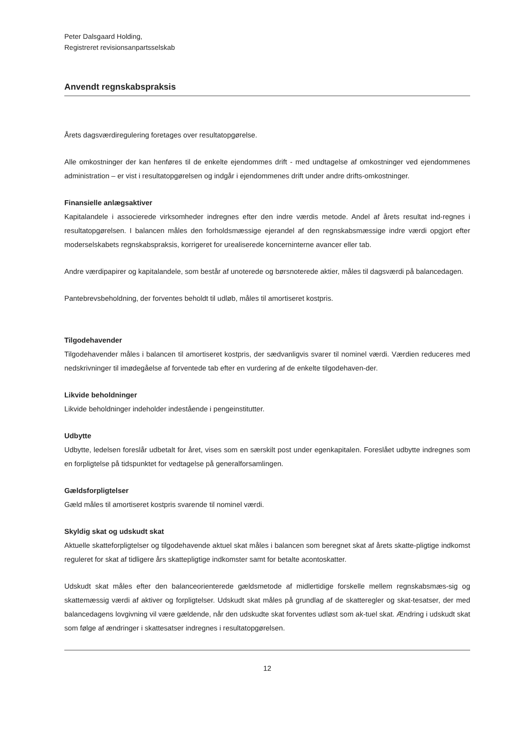Peter Dalsgaard Holding,
Registreret revisionsanpartsselskab
Anvendt regnskabspraksis
Årets dagsværdiregulering foretages over resultatopgørelse.
Alle omkostninger der kan henføres til de enkelte ejendommes drift - med undtagelse af omkostninger ved ejendommenes administration – er vist i resultatopgørelsen og indgår i ejendommenes drift under andre drifts-omkostninger.
Finansielle anlægsaktiver
Kapitalandele i associerede virksomheder indregnes efter den indre værdis metode. Andel af årets resultat ind-regnes i resultatopgørelsen. I balancen måles den forholdsmæssige ejerandel af den regnskabsmæssige indre værdi opgjort efter moderselskabets regnskabspraksis, korrigeret for urealiserede koncerninterne avancer eller tab.
Andre værdipapirer og kapitalandele, som består af unoterede og børsnoterede aktier, måles til dagsværdi på balancedagen.
Pantebrevsbeholdning, der forventes beholdt til udløb, måles til amortiseret kostpris.
Tilgodehavender
Tilgodehavender måles i balancen til amortiseret kostpris, der sædvanligvis svarer til nominel værdi. Værdien reduceres med nedskrivninger til imødegåelse af forventede tab efter en vurdering af de enkelte tilgodehaven-der.
Likvide beholdninger
Likvide beholdninger indeholder indestående i pengeinstitutter.
Udbytte
Udbytte, ledelsen foreslår udbetalt for året, vises som en særskilt post under egenkapitalen. Foreslået udbytte indregnes som en forpligtelse på tidspunktet for vedtagelse på generalforsamlingen.
Gældsforpligtelser
Gæld måles til amortiseret kostpris svarende til nominel værdi.
Skyldig skat og udskudt skat
Aktuelle skatteforpligtelser og tilgodehavende aktuel skat måles i balancen som beregnet skat af årets skatte-pligtige indkomst reguleret for skat af tidligere års skattepligtige indkomster samt for betalte acontoskatter.
Udskudt skat måles efter den balanceorienterede gældsmetode af midlertidige forskelle mellem regnskabsmæs-sig og skattemæssig værdi af aktiver og forpligtelser. Udskudt skat måles på grundlag af de skatteregler og skat-tesatser, der med balancedagens lovgivning vil være gældende, når den udskudte skat forventes udløst som ak-tuel skat. Ændring i udskudt skat som følge af ændringer i skattesatser indregnes i resultatopgørelsen.
12